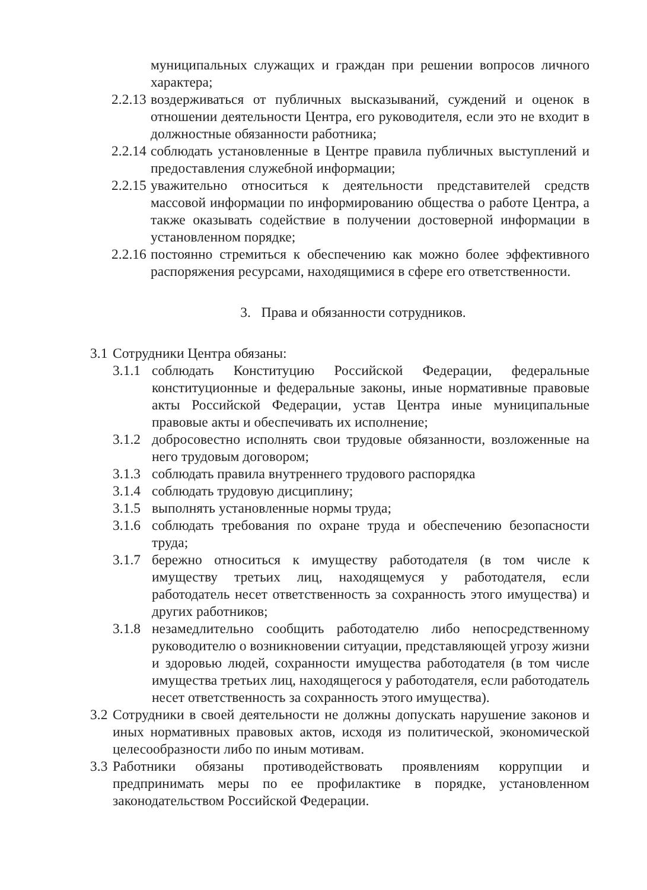муниципальных служащих и граждан при решении вопросов личного характера;
2.2.13 воздерживаться от публичных высказываний, суждений и оценок в отношении деятельности Центра, его руководителя, если это не входит в должностные обязанности работника;
2.2.14 соблюдать установленные в Центре правила публичных выступлений и предоставления служебной информации;
2.2.15 уважительно относиться к деятельности представителей средств массовой информации по информированию общества о работе Центра, а также оказывать содействие в получении достоверной информации в установленном порядке;
2.2.16 постоянно стремиться к обеспечению как можно более эффективного распоряжения ресурсами, находящимися в сфере его ответственности.
3. Права и обязанности сотрудников.
3.1 Сотрудники Центра обязаны:
3.1.1 соблюдать Конституцию Российской Федерации, федеральные конституционные и федеральные законы, иные нормативные правовые акты Российской Федерации, устав Центра иные муниципальные правовые акты и обеспечивать их исполнение;
3.1.2 добросовестно исполнять свои трудовые обязанности, возложенные на него трудовым договором;
3.1.3 соблюдать правила внутреннего трудового распорядка
3.1.4 соблюдать трудовую дисциплину;
3.1.5 выполнять установленные нормы труда;
3.1.6 соблюдать требования по охране труда и обеспечению безопасности труда;
3.1.7 бережно относиться к имуществу работодателя (в том числе к имуществу третьих лиц, находящемуся у работодателя, если работодатель несет ответственность за сохранность этого имущества) и других работников;
3.1.8 незамедлительно сообщить работодателю либо непосредственному руководителю о возникновении ситуации, представляющей угрозу жизни и здоровью людей, сохранности имущества работодателя (в том числе имущества третьих лиц, находящегося у работодателя, если работодатель несет ответственность за сохранность этого имущества).
3.2 Сотрудники в своей деятельности не должны допускать нарушение законов и иных нормативных правовых актов, исходя из политической, экономической целесообразности либо по иным мотивам.
3.3 Работники обязаны противодействовать проявлениям коррупции и предпринимать меры по ее профилактике в порядке, установленном законодательством Российской Федерации.